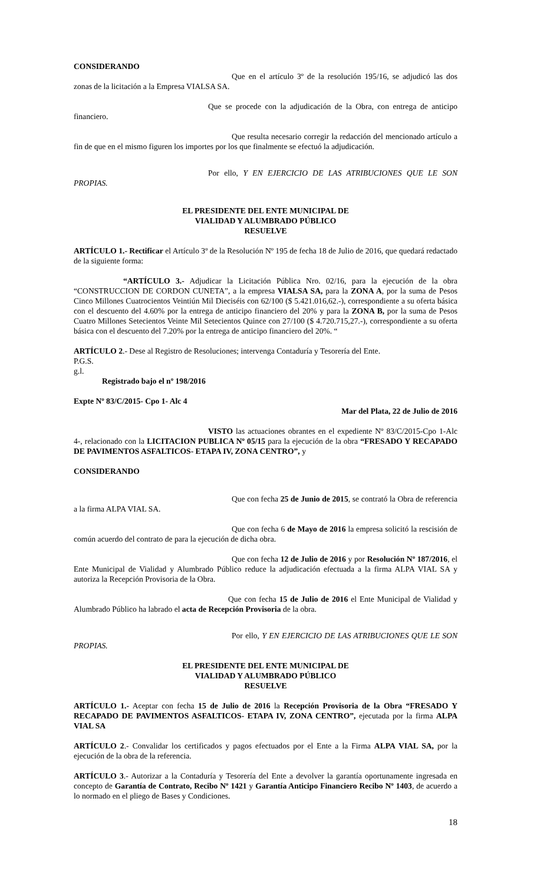CONSIDERANDO
Que en el artículo 3º de la resolución 195/16, se adjudicó las dos zonas de la licitación a la Empresa VIALSA SA.
Que se procede con la adjudicación de la Obra, con entrega de anticipo financiero.
Que resulta necesario corregir la redacción del mencionado artículo a fin de que en el mismo figuren los importes por los que finalmente se efectuó la adjudicación.
Por ello, Y EN EJERCICIO DE LAS ATRIBUCIONES QUE LE SON PROPIAS.
EL PRESIDENTE DEL ENTE MUNICIPAL DE
VIALIDAD Y ALUMBRADO PÚBLICO
RESUELVE
ARTÍCULO 1.- Rectificar el Artículo 3º de la Resolución Nº 195 de fecha 18 de Julio de 2016, que quedará redactado de la siguiente forma:
“ARTÍCULO 3.- Adjudicar la Licitación Pública Nro. 02/16, para la ejecución de la obra “CONSTRUCCION DE CORDON CUNETA”, a la empresa VIALSA SA, para la ZONA A, por la suma de Pesos Cinco Millones Cuatrocientos Veintiún Mil Dieciséis con 62/100 ($ 5.421.016,62.-), correspondiente a su oferta básica con el descuento del 4.60% por la entrega de anticipo financiero del 20% y para la ZONA B, por la suma de Pesos Cuatro Millones Setecientos Veinte Mil Setecientos Quince con 27/100 ($ 4.720.715,27.-), correspondiente a su oferta básica con el descuento del 7.20% por la entrega de anticipo financiero del 20%. “
ARTÍCULO 2.- Dese al Registro de Resoluciones; intervenga Contaduría y Tesorería del Ente.
P.G.S.
g.l.
Registrado bajo el nº 198/2016
Expte Nº 83/C/2015- Cpo 1- Alc 4
Mar del Plata, 22 de Julio de 2016
VISTO las actuaciones obrantes en el expediente Nº 83/C/2015-Cpo 1-Alc 4-, relacionado con la LICITACION PUBLICA Nº 05/15 para la ejecución de la obra “FRESADO Y RECAPADO DE PAVIMENTOS ASFALTICOS- ETAPA IV, ZONA CENTRO”, y
CONSIDERANDO
Que con fecha 25 de Junio de 2015, se contrató la Obra de referencia a la firma ALPA VIAL SA.
Que con fecha 6 de Mayo de 2016 la empresa solicitó la rescisión de común acuerdo del contrato de para la ejecución de dicha obra.
Que con fecha 12 de Julio de 2016 y por Resolución Nº 187/2016, el Ente Municipal de Vialidad y Alumbrado Público reduce la adjudicación efectuada a la firma ALPA VIAL SA y autoriza la Recepción Provisoria de la Obra.
Que con fecha 15 de Julio de 2016 el Ente Municipal de Vialidad y Alumbrado Público ha labrado el acta de Recepción Provisoria de la obra.
Por ello, Y EN EJERCICIO DE LAS ATRIBUCIONES QUE LE SON PROPIAS.
EL PRESIDENTE DEL ENTE MUNICIPAL DE
VIALIDAD Y ALUMBRADO PÚBLICO
RESUELVE
ARTÍCULO 1.- Aceptar con fecha 15 de Julio de 2016 la Recepción Provisoria de la Obra “FRESADO Y RECAPADO DE PAVIMENTOS ASFALTICOS- ETAPA IV, ZONA CENTRO”, ejecutada por la firma ALPA VIAL SA
ARTÍCULO 2.- Convalidar los certificados y pagos efectuados por el Ente a la Firma ALPA VIAL SA, por la ejecución de la obra de la referencia.
ARTÍCULO 3.- Autorizar a la Contaduría y Tesorería del Ente a devolver la garantía oportunamente ingresada en concepto de Garantía de Contrato, Recibo Nº 1421 y Garantía Anticipo Financiero Recibo Nº 1403, de acuerdo a lo normado en el pliego de Bases y Condiciones.
18